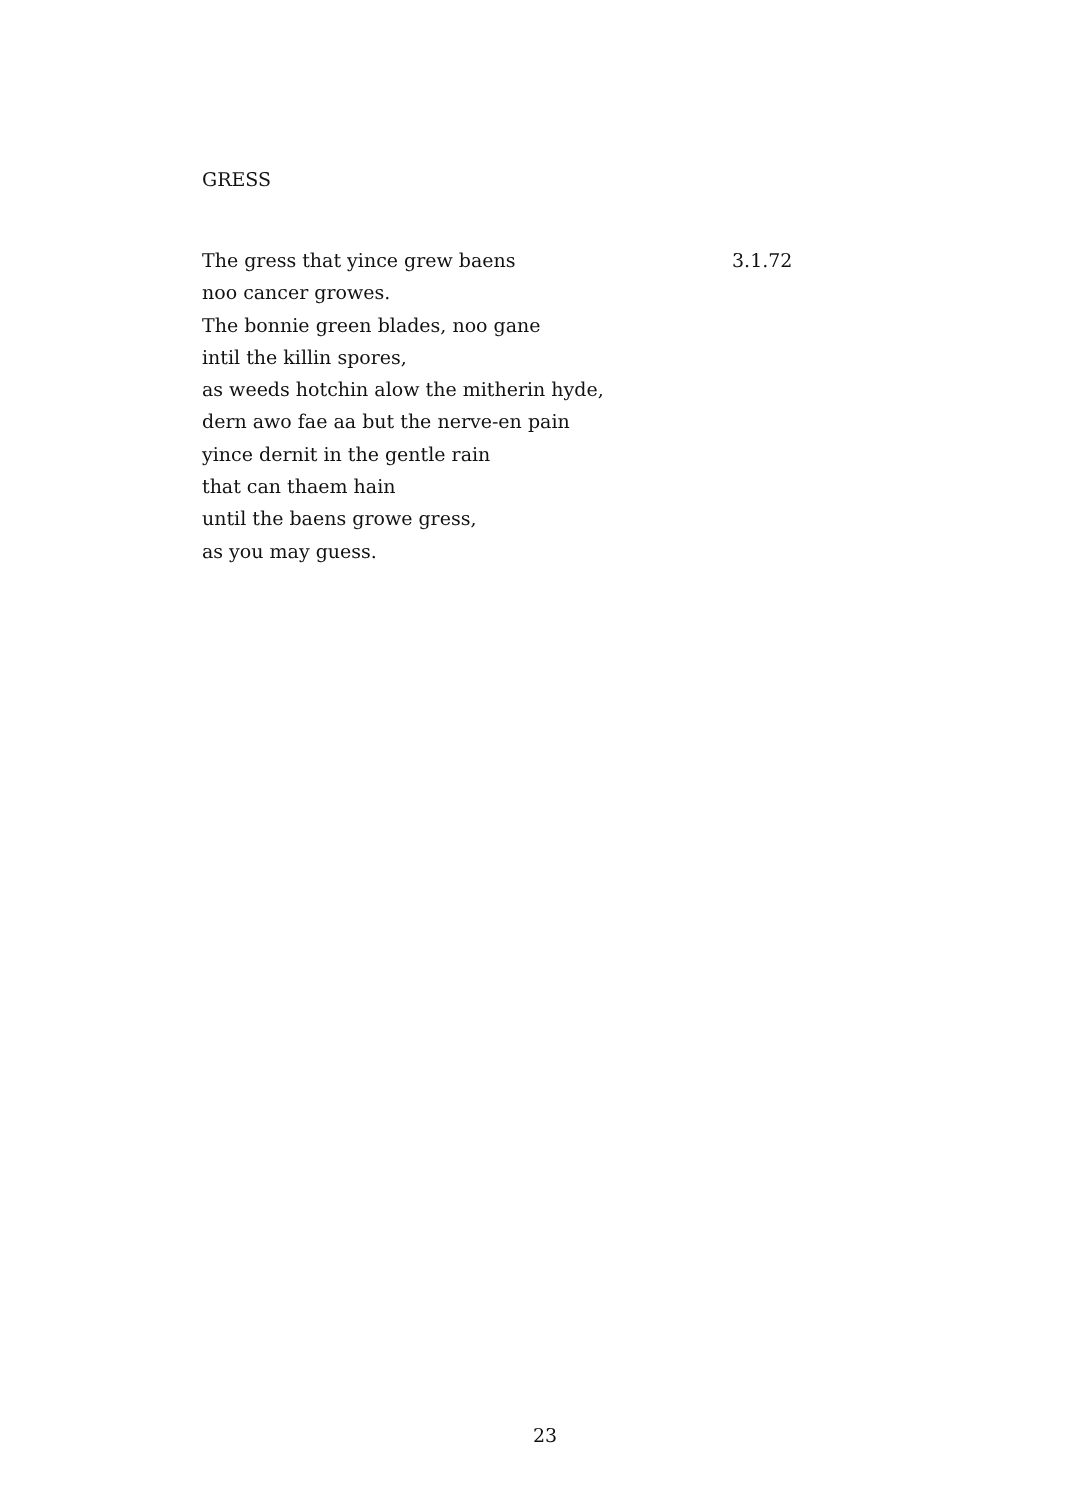GRESS
The gress that yince grew baens
noo cancer growes.
The bonnie green blades, noo gane
intil the killin spores,
as weeds hotchin alow the mitherin hyde,
dern awo fae aa but the nerve-en pain
yince dernit in the gentle rain
that can thaem hain
until the baens growe gress,
as you may guess.
3.1.72
23